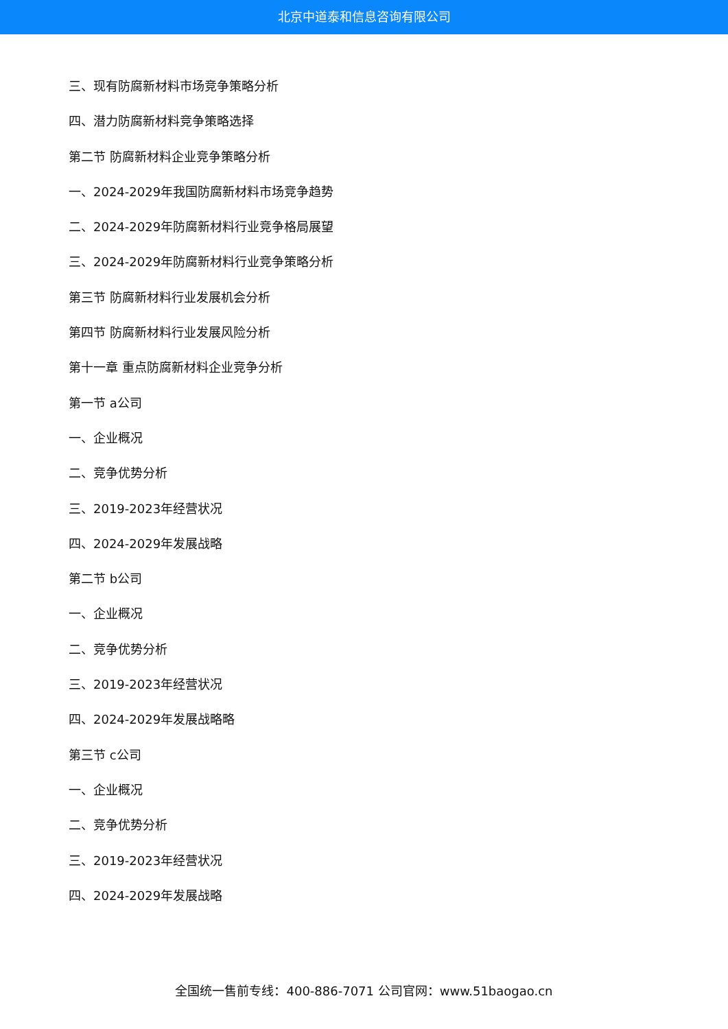北京中道泰和信息咨询有限公司
三、现有防腐新材料市场竞争策略分析
四、潜力防腐新材料竞争策略选择
第二节 防腐新材料企业竞争策略分析
一、2024-2029年我国防腐新材料市场竞争趋势
二、2024-2029年防腐新材料行业竞争格局展望
三、2024-2029年防腐新材料行业竞争策略分析
第三节 防腐新材料行业发展机会分析
第四节 防腐新材料行业发展风险分析
第十一章 重点防腐新材料企业竞争分析
第一节 a公司
一、企业概况
二、竞争优势分析
三、2019-2023年经营状况
四、2024-2029年发展战略
第二节 b公司
一、企业概况
二、竞争优势分析
三、2019-2023年经营状况
四、2024-2029年发展战略略
第三节 c公司
一、企业概况
二、竞争优势分析
三、2019-2023年经营状况
四、2024-2029年发展战略
全国统一售前专线：400-886-7071 公司官网：www.51baogao.cn